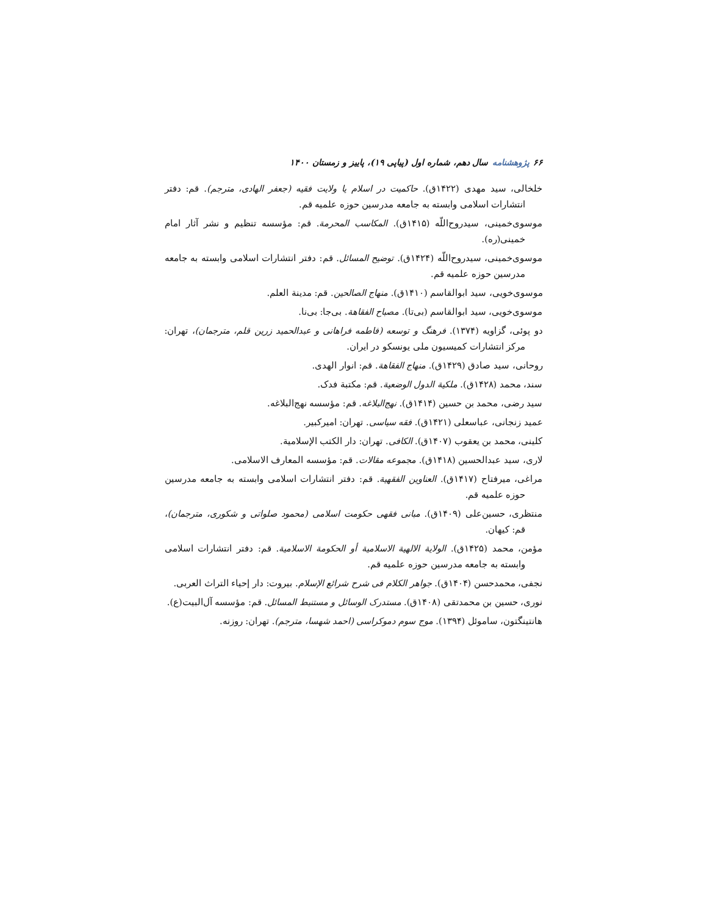۶۶ پژوهشنامه سال دهم، شماره اول (پیاپی ۱۹)، پاییز و زمستان ۱۴۰۰
خلخالی، سید مهدی (۱۴۲۲ق). حاکمیت در اسلام یا ولایت فقیه (جعفر الهادی، مترجم). قم: دفتر انتشارات اسلامی وابسته به جامعه مدرسین حوزه علمیه قم.
موسوی‌خمینی، سیدروح‌اللّه (۱۴۱۵ق). المکاسب المحرمة. قم: مؤسسه تنظیم و نشر آثار امام خمینی(ره).
موسوی‌خمینی، سیدروح‌اللّه (۱۴۲۴ق). توضیح المسائل. قم: دفتر انتشارات اسلامی وابسته به جامعه مدرسین حوزه علمیه قم.
موسوی‌خویی، سید ابوالقاسم (۱۴۱۰ق). منهاج الصالحین. قم: مدینة العلم.
موسوی‌خویی، سید ابوالقاسم (بی‌تا). مصباح الفقاهة. بی‌جا: بی‌نا.
دو پوئی، گزاویه (۱۳۷۴). فرهنگ و توسعه (فاطمه فراهانی و عبدالحمید زرین قلم، مترجمان)، تهران: مرکز انتشارات کمیسیون ملی یونسکو در ایران.
روحانی، سید صادق (۱۴۲۹ق). منهاج الفقاهة. قم: انوار الهدی.
سند، محمد (۱۴۲۸ق). ملکیة الدول الوضعیة. قم: مکتبة فدک.
سید رضی، محمد بن حسین (۱۴۱۴ق). نهج‌البلاغه. قم: مؤسسه نهج‌البلاغه.
عمید زنجانی، عباسعلی (۱۴۲۱ق). فقه سیاسی. تهران: امیرکبیر.
کلینی، محمد بن یعقوب (۱۴۰۷ق). الکافی. تهران: دار الکتب الإسلامیة.
لاری، سید عبدالحسین (۱۴۱۸ق). مجموعه مقالات. قم: مؤسسه المعارف الاسلامی.
مراغی، میرفتاح (۱۴۱۷ق). العناوین الفقهیة. قم: دفتر انتشارات اسلامی وابسته به جامعه مدرسین حوزه علمیه قم.
منتظری، حسین‌علی (۱۴۰۹ق). مبانی فقهی حکومت اسلامی (محمود صلواتی و شکوری، مترجمان)، قم: کیهان.
مؤمن، محمد (۱۴۲۵ق). الولایة الالهیة الاسلامیة أو الحکومة الاسلامیة. قم: دفتر انتشارات اسلامی وابسته به جامعه مدرسین حوزه علمیه قم.
نجفی، محمدحسن (۱۴۰۴ق). جواهر الکلام فی شرح شرائع الإسلام. بیروت: دار إحیاء التراث العربی.
نوری، حسین بن محمدتقی (۱۴۰۸ق). مستدرک الوسائل و مستنبط المسائل. قم: مؤسسه آل‌البیت(ع).
هانتینگتون، ساموئل (۱۳۹۴). موج سوم دموکراسی (احمد شهسا، مترجم). تهران: روزنه.